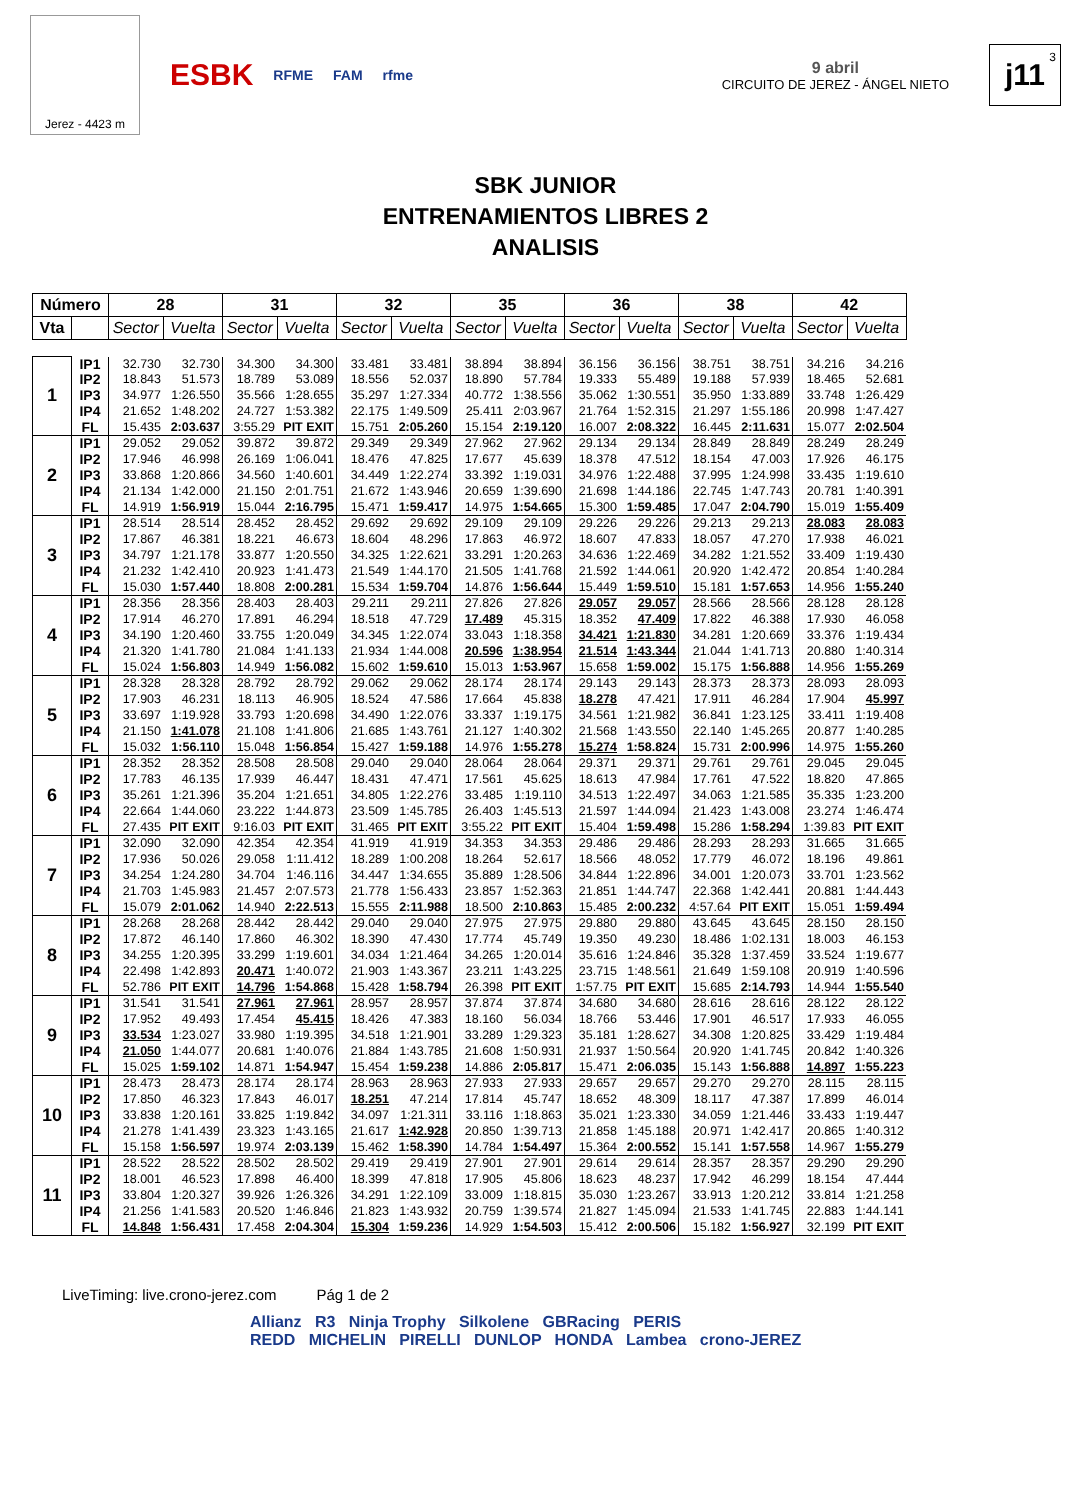Jerez - 4423 m
ESBK RFME FAM rfme
9 abril
CIRCUITO DE JEREZ - ÁNGEL NIETO
<sup>3</sup> j11
SBK JUNIOR
ENTRENAMIENTOS LIBRES 2
ANALISIS
| Número | | 28 | | 31 | | 32 | | 35 | | 36 | | 38 | | 42 | |
| --- | --- | --- | --- | --- | --- | --- | --- | --- | --- | --- | --- | --- | --- | --- | --- |
| Vta | | Sector | Vuelta | Sector | Vuelta | Sector | Vuelta | Sector | Vuelta | Sector | Vuelta | Sector | Vuelta | Sector | Vuelta |
| 1 | IP1 | 32.730 | 32.730 | 34.300 | 34.300 | 33.481 | 33.481 | 38.894 | 38.894 | 36.156 | 36.156 | 38.751 | 38.751 | 34.216 | 34.216 |
| | IP2 | 18.843 | 51.573 | 18.789 | 53.089 | 18.556 | 52.037 | 18.890 | 57.784 | 19.333 | 55.489 | 19.188 | 57.939 | 18.465 | 52.681 |
| | IP3 | 34.977 | 1:26.550 | 35.566 | 1:28.655 | 35.297 | 1:27.334 | 40.772 | 1:38.556 | 35.062 | 1:30.551 | 35.950 | 1:33.889 | 33.748 | 1:26.429 |
| | IP4 | 21.652 | 1:48.202 | 24.727 | 1:53.382 | 22.175 | 1:49.509 | 25.411 | 2:03.967 | 21.764 | 1:52.315 | 21.297 | 1:55.186 | 20.998 | 1:47.427 |
| | FL | 15.435 | 2:03.637 | 3:55.29 | PIT EXIT | 15.751 | 2:05.260 | 15.154 | 2:19.120 | 16.007 | 2:08.322 | 16.445 | 2:11.631 | 15.077 | 2:02.504 |
| 2 | IP1 | 29.052 | 29.052 | 39.872 | 39.872 | 29.349 | 29.349 | 27.962 | 27.962 | 29.134 | 29.134 | 28.849 | 28.849 | 28.249 | 28.249 |
| | IP2 | 17.946 | 46.998 | 26.169 | 1:06.041 | 18.476 | 47.825 | 17.677 | 45.639 | 18.378 | 47.512 | 18.154 | 47.003 | 17.926 | 46.175 |
| | IP3 | 33.868 | 1:20.866 | 34.560 | 1:40.601 | 34.449 | 1:22.274 | 33.392 | 1:19.031 | 34.976 | 1:22.488 | 37.995 | 1:24.998 | 33.435 | 1:19.610 |
| | IP4 | 21.134 | 1:42.000 | 21.150 | 2:01.751 | 21.672 | 1:43.946 | 20.659 | 1:39.690 | 21.698 | 1:44.186 | 22.745 | 1:47.743 | 20.781 | 1:40.391 |
| | FL | 14.919 | 1:56.919 | 15.044 | 2:16.795 | 15.471 | 1:59.417 | 14.975 | 1:54.665 | 15.300 | 1:59.485 | 17.047 | 2:04.790 | 15.019 | 1:55.409 |
| 3 | IP1 | 28.514 | 28.514 | 28.452 | 28.452 | 29.692 | 29.692 | 29.109 | 29.109 | 29.226 | 29.226 | 29.213 | 29.213 | 28.083 | 28.083 |
| | IP2 | 17.867 | 46.381 | 18.221 | 46.673 | 18.604 | 48.296 | 17.863 | 46.972 | 18.607 | 47.833 | 18.057 | 47.270 | 17.938 | 46.021 |
| | IP3 | 34.797 | 1:21.178 | 33.877 | 1:20.550 | 34.325 | 1:22.621 | 33.291 | 1:20.263 | 34.636 | 1:22.469 | 34.282 | 1:21.552 | 33.409 | 1:19.430 |
| | IP4 | 21.232 | 1:42.410 | 20.923 | 1:41.473 | 21.549 | 1:44.170 | 21.505 | 1:41.768 | 21.592 | 1:44.061 | 20.920 | 1:42.472 | 20.854 | 1:40.284 |
| | FL | 15.030 | 1:57.440 | 18.808 | 2:00.281 | 15.534 | 1:59.704 | 14.876 | 1:56.644 | 15.449 | 1:59.510 | 15.181 | 1:57.653 | 14.956 | 1:55.240 |
| 4 | IP1 | 28.356 | 28.356 | 28.403 | 28.403 | 29.211 | 29.211 | 27.826 | 27.826 | 29.057 | 29.057 | 28.566 | 28.566 | 28.128 | 28.128 |
| | IP2 | 17.914 | 46.270 | 17.891 | 46.294 | 18.518 | 47.729 | 17.489 | 45.315 | 18.352 | 47.409 | 17.822 | 46.388 | 17.930 | 46.058 |
| | IP3 | 34.190 | 1:20.460 | 33.755 | 1:20.049 | 34.345 | 1:22.074 | 33.043 | 1:18.358 | 34.421 | 1:21.830 | 34.281 | 1:20.669 | 33.376 | 1:19.434 |
| | IP4 | 21.320 | 1:41.780 | 21.084 | 1:41.133 | 21.934 | 1:44.008 | 20.596 | 1:38.954 | 21.514 | 1:43.344 | 21.044 | 1:41.713 | 20.880 | 1:40.314 |
| | FL | 15.024 | 1:56.803 | 14.949 | 1:56.082 | 15.602 | 1:59.610 | 15.013 | 1:53.967 | 15.658 | 1:59.002 | 15.175 | 1:56.888 | 14.956 | 1:55.269 |
| 5 | IP1 | 28.328 | 28.328 | 28.792 | 28.792 | 29.062 | 29.062 | 28.174 | 28.174 | 29.143 | 29.143 | 28.373 | 28.373 | 28.093 | 28.093 |
| | IP2 | 17.903 | 46.231 | 18.113 | 46.905 | 18.524 | 47.586 | 17.664 | 45.838 | 18.278 | 47.421 | 17.911 | 46.284 | 17.904 | 45.997 |
| | IP3 | 33.697 | 1:19.928 | 33.793 | 1:20.698 | 34.490 | 1:22.076 | 33.337 | 1:19.175 | 34.561 | 1:21.982 | 36.841 | 1:23.125 | 33.411 | 1:19.408 |
| | IP4 | 21.150 | 1:41.078 | 21.108 | 1:41.806 | 21.685 | 1:43.761 | 21.127 | 1:40.302 | 21.568 | 1:43.550 | 22.140 | 1:45.265 | 20.877 | 1:40.285 |
| | FL | 15.032 | 1:56.110 | 15.048 | 1:56.854 | 15.427 | 1:59.188 | 14.976 | 1:55.278 | 15.274 | 1:58.824 | 15.731 | 2:00.996 | 14.975 | 1:55.260 |
| 6 | IP1 | 28.352 | 28.352 | 28.508 | 28.508 | 29.040 | 29.040 | 28.064 | 28.064 | 29.371 | 29.371 | 29.761 | 29.761 | 29.045 | 29.045 |
| | IP2 | 17.783 | 46.135 | 17.939 | 46.447 | 18.431 | 47.471 | 17.561 | 45.625 | 18.613 | 47.984 | 17.761 | 47.522 | 18.820 | 47.865 |
| | IP3 | 35.261 | 1:21.396 | 35.204 | 1:21.651 | 34.805 | 1:22.276 | 33.485 | 1:19.110 | 34.513 | 1:22.497 | 34.063 | 1:21.585 | 35.335 | 1:23.200 |
| | IP4 | 22.664 | 1:44.060 | 23.222 | 1:44.873 | 23.509 | 1:45.785 | 26.403 | 1:45.513 | 21.597 | 1:44.094 | 21.423 | 1:43.008 | 23.274 | 1:46.474 |
| | FL | 27.435 | PIT EXIT | 9:16.03 | PIT EXIT | 31.465 | PIT EXIT | 3:55.22 | PIT EXIT | 15.404 | 1:59.498 | 15.286 | 1:58.294 | 1:39.83 | PIT EXIT |
| 7 | IP1 | 32.090 | 32.090 | 42.354 | 42.354 | 41.919 | 41.919 | 34.353 | 34.353 | 29.486 | 29.486 | 28.293 | 28.293 | 31.665 | 31.665 |
| | IP2 | 17.936 | 50.026 | 29.058 | 1:11.412 | 18.289 | 1:00.208 | 18.264 | 52.617 | 18.566 | 48.052 | 17.779 | 46.072 | 18.196 | 49.861 |
| | IP3 | 34.254 | 1:24.280 | 34.704 | 1:46.116 | 34.447 | 1:34.655 | 35.889 | 1:28.506 | 34.844 | 1:22.896 | 34.001 | 1:20.073 | 33.701 | 1:23.562 |
| | IP4 | 21.703 | 1:45.983 | 21.457 | 2:07.573 | 21.778 | 1:56.433 | 23.857 | 1:52.363 | 21.851 | 1:44.747 | 22.368 | 1:42.441 | 20.881 | 1:44.443 |
| | FL | 15.079 | 2:01.062 | 14.940 | 2:22.513 | 15.555 | 2:11.988 | 18.500 | 2:10.863 | 15.485 | 2:00.232 | 4:57.64 | PIT EXIT | 15.051 | 1:59.494 |
| 8 | IP1 | 28.268 | 28.268 | 28.442 | 28.442 | 29.040 | 29.040 | 27.975 | 27.975 | 29.880 | 29.880 | 43.645 | 43.645 | 28.150 | 28.150 |
| | IP2 | 17.872 | 46.140 | 17.860 | 46.302 | 18.390 | 47.430 | 17.774 | 45.749 | 19.350 | 49.230 | 18.486 | 1:02.131 | 18.003 | 46.153 |
| | IP3 | 34.255 | 1:20.395 | 33.299 | 1:19.601 | 34.034 | 1:21.464 | 34.265 | 1:20.014 | 35.616 | 1:24.846 | 35.328 | 1:37.459 | 33.524 | 1:19.677 |
| | IP4 | 22.498 | 1:42.893 | 20.471 | 1:40.072 | 21.903 | 1:43.367 | 23.211 | 1:43.225 | 23.715 | 1:48.561 | 21.649 | 1:59.108 | 20.919 | 1:40.596 |
| | FL | 52.786 | PIT EXIT | 14.796 | 1:54.868 | 15.428 | 1:58.794 | 26.398 | PIT EXIT | 1:57.75 | PIT EXIT | 15.685 | 2:14.793 | 14.944 | 1:55.540 |
| 9 | IP1 | 31.541 | 31.541 | 27.961 | 27.961 | 28.957 | 28.957 | 37.874 | 37.874 | 34.680 | 34.680 | 28.616 | 28.616 | 28.122 | 28.122 |
| | IP2 | 17.952 | 49.493 | 17.454 | 45.415 | 18.426 | 47.383 | 18.160 | 56.034 | 18.766 | 53.446 | 17.901 | 46.517 | 17.933 | 46.055 |
| | IP3 | 33.534 | 1:23.027 | 33.980 | 1:19.395 | 34.518 | 1:21.901 | 33.289 | 1:29.323 | 35.181 | 1:28.627 | 34.308 | 1:20.825 | 33.429 | 1:19.484 |
| | IP4 | 21.050 | 1:44.077 | 20.681 | 1:40.076 | 21.884 | 1:43.785 | 21.608 | 1:50.931 | 21.937 | 1:50.564 | 20.920 | 1:41.745 | 20.842 | 1:40.326 |
| | FL | 15.025 | 1:59.102 | 14.871 | 1:54.947 | 15.454 | 1:59.238 | 14.886 | 2:05.817 | 15.471 | 2:06.035 | 15.143 | 1:56.888 | 14.897 | 1:55.223 |
| 10 | IP1 | 28.473 | 28.473 | 28.174 | 28.174 | 28.963 | 28.963 | 27.933 | 27.933 | 29.657 | 29.657 | 29.270 | 29.270 | 28.115 | 28.115 |
| | IP2 | 17.850 | 46.323 | 17.843 | 46.017 | 18.251 | 47.214 | 17.814 | 45.747 | 18.652 | 48.309 | 18.117 | 47.387 | 17.899 | 46.014 |
| | IP3 | 33.838 | 1:20.161 | 33.825 | 1:19.842 | 34.097 | 1:21.311 | 33.116 | 1:18.863 | 35.021 | 1:23.330 | 34.059 | 1:21.446 | 33.433 | 1:19.447 |
| | IP4 | 21.278 | 1:41.439 | 23.323 | 1:43.165 | 21.617 | 1:42.928 | 20.850 | 1:39.713 | 21.858 | 1:45.188 | 20.971 | 1:42.417 | 20.865 | 1:40.312 |
| | FL | 15.158 | 1:56.597 | 19.974 | 2:03.139 | 15.462 | 1:58.390 | 14.784 | 1:54.497 | 15.364 | 2:00.552 | 15.141 | 1:57.558 | 14.967 | 1:55.279 |
| 11 | IP1 | 28.522 | 28.522 | 28.502 | 28.502 | 29.419 | 29.419 | 27.901 | 27.901 | 29.614 | 29.614 | 28.357 | 28.357 | 29.290 | 29.290 |
| | IP2 | 18.001 | 46.523 | 17.898 | 46.400 | 18.399 | 47.818 | 17.905 | 45.806 | 18.623 | 48.237 | 17.942 | 46.299 | 18.154 | 47.444 |
| | IP3 | 33.804 | 1:20.327 | 39.926 | 1:26.326 | 34.291 | 1:22.109 | 33.009 | 1:18.815 | 35.030 | 1:23.267 | 33.913 | 1:20.212 | 33.814 | 1:21.258 |
| | IP4 | 21.256 | 1:41.583 | 20.520 | 1:46.846 | 21.823 | 1:43.932 | 20.759 | 1:39.574 | 21.827 | 1:45.094 | 21.533 | 1:41.745 | 22.883 | 1:44.141 |
| | FL | 14.848 | 1:56.431 | 17.458 | 2:04.304 | 15.304 | 1:59.236 | 14.929 | 1:54.503 | 15.412 | 2:00.506 | 15.182 | 1:56.927 | 32.199 | PIT EXIT |
LiveTiming: live.crono-jerez.com
Pág 1 de 2
Allianz R3 Ninja Trophy Silkolene GBRacing PERIS
REDD MICHELIN PIRELLI DUNLOP HONDA Lambea crono-JEREZ